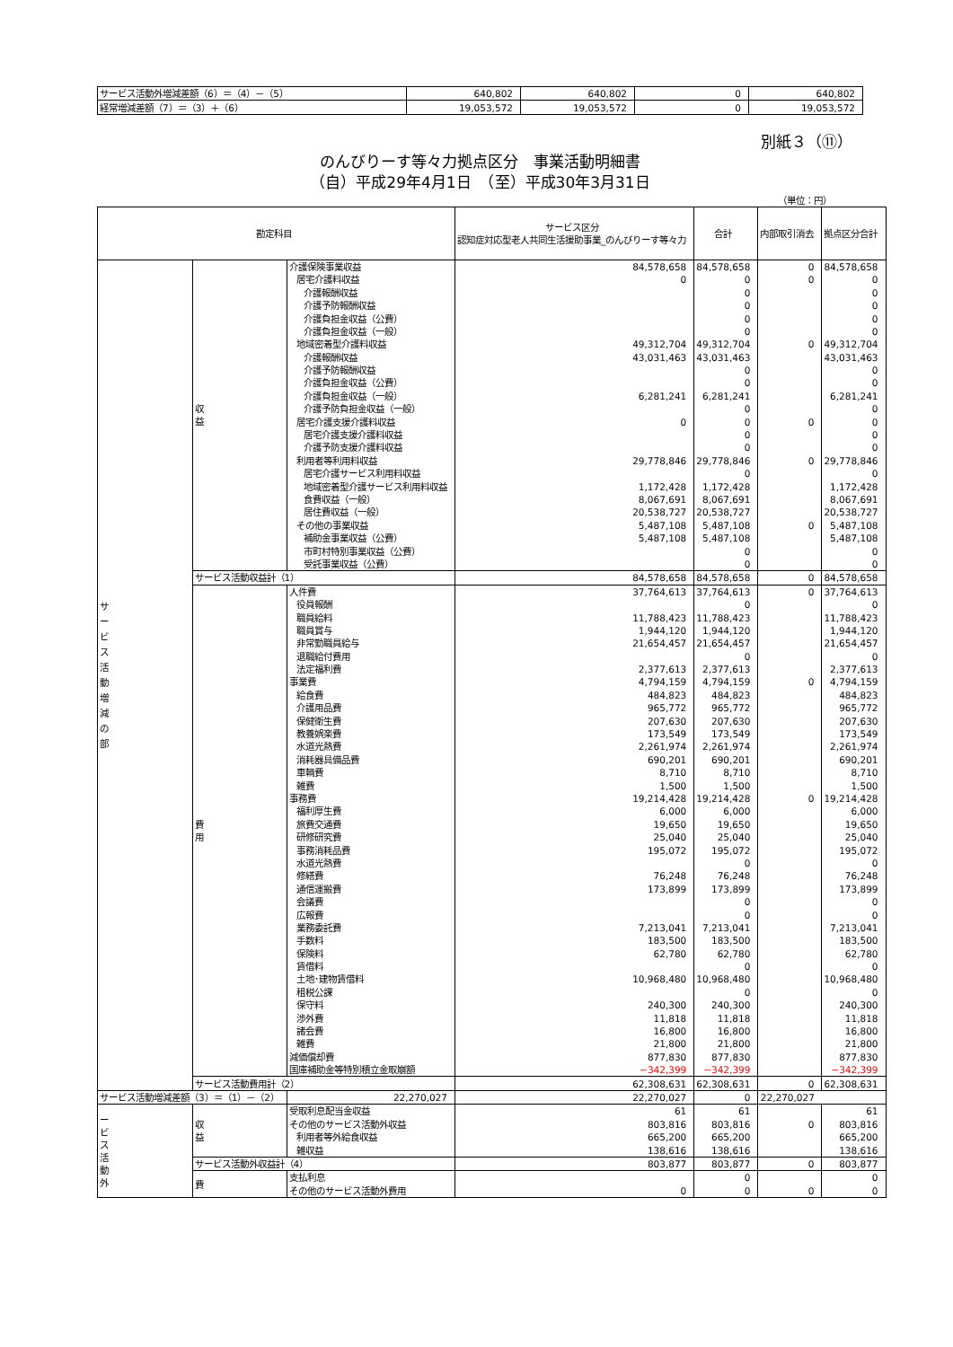| サービス活動外増減差額（6）＝（4）－（5） | 640,802 | 640,802 | 0 | 640,802 |
| 経常増減差額（7）＝（3）＋（6） | 19,053,572 | 19,053,572 | 0 | 19,053,572 |
別紙３（⑪）
のんびりーす等々力拠点区分　事業活動明細書
（自）平成29年4月1日　（至）平成30年3月31日
（単位：円）
| 勘定科目 | | | サービス区分 認知症対応型老人共同生活援助事業_のんびりーす等々力 | 合計 | 内部取引消去 | 拠点区分合計 |
| --- | --- | --- | --- | --- | --- | --- |
| サ ー ビ ス 活 動 増 減 の 部 | 収 益 | 介護保険事業収益 | 84,578,658 | 84,578,658 | 0 | 84,578,658 |
| | | 居宅介護料収益 | 0 | 0 | 0 | 0 |
| | | 介護報酬収益 | | 0 | | 0 |
| | | 介護予防報酬収益 | | 0 | | 0 |
| | | 介護負担金収益（公費） | | 0 | | 0 |
| | | 介護負担金収益（一般） | | 0 | | 0 |
| | | 地域密着型介護料収益 | 49,312,704 | 49,312,704 | 0 | 49,312,704 |
| | | 介護報酬収益 | 43,031,463 | 43,031,463 | | 43,031,463 |
| | | 介護予防報酬収益 | | 0 | | 0 |
| | | 介護負担金収益（公費） | | 0 | | 0 |
| | | 介護負担金収益（一般） | 6,281,241 | 6,281,241 | | 6,281,241 |
| | | 介護予防負担金収益（一般） | | 0 | | 0 |
| | | 居宅介護支援介護料収益 | 0 | 0 | 0 | 0 |
| | | 居宅介護支援介護料収益 | | 0 | | 0 |
| | | 介護予防支援介護料収益 | | 0 | | 0 |
| | | 利用者等利用料収益 | 29,778,846 | 29,778,846 | 0 | 29,778,846 |
| | | 居宅介護サービス利用料収益 | | 0 | | 0 |
| | | 地域密着型介護サービス利用料収益 | 1,172,428 | 1,172,428 | | 1,172,428 |
| | | 食費収益（一般） | 8,067,691 | 8,067,691 | | 8,067,691 |
| | | 居住費収益（一般） | 20,538,727 | 20,538,727 | | 20,538,727 |
| | | その他の事業収益 | 5,487,108 | 5,487,108 | 0 | 5,487,108 |
| | | 補助金事業収益（公費） | 5,487,108 | 5,487,108 | | 5,487,108 |
| | | 市町村特別事業収益（公費） | | 0 | | 0 |
| | | 受託事業収益（公費） | | 0 | | 0 |
| | サービス活動収益計（1） | | 84,578,658 | 84,578,658 | 0 | 84,578,658 |
| | 費 用 | 人件費 | 37,764,613 | 37,764,613 | 0 | 37,764,613 |
| | | 役員報酬 | | 0 | | 0 |
| | | 職員給料 | 11,788,423 | 11,788,423 | | 11,788,423 |
| | | 職員賞与 | 1,944,120 | 1,944,120 | | 1,944,120 |
| | | 非常勤職員給与 | 21,654,457 | 21,654,457 | | 21,654,457 |
| | | 退職給付費用 | | 0 | | 0 |
| | | 法定福利費 | 2,377,613 | 2,377,613 | | 2,377,613 |
| | | 事業費 | 4,794,159 | 4,794,159 | 0 | 4,794,159 |
| | | 給食費 | 484,823 | 484,823 | | 484,823 |
| | | 介護用品費 | 965,772 | 965,772 | | 965,772 |
| | | 保健衛生費 | 207,630 | 207,630 | | 207,630 |
| | | 教養娯楽費 | 173,549 | 173,549 | | 173,549 |
| | | 水道光熱費 | 2,261,974 | 2,261,974 | | 2,261,974 |
| | | 消耗器具備品費 | 690,201 | 690,201 | | 690,201 |
| | | 車輌費 | 8,710 | 8,710 | | 8,710 |
| | | 雑費 | 1,500 | 1,500 | | 1,500 |
| | | 事務費 | 19,214,428 | 19,214,428 | 0 | 19,214,428 |
| | | 福利厚生費 | 6,000 | 6,000 | | 6,000 |
| | | 旅費交通費 | 19,650 | 19,650 | | 19,650 |
| | | 研修研究費 | 25,040 | 25,040 | | 25,040 |
| | | 事務消耗品費 | 195,072 | 195,072 | | 195,072 |
| | | 水道光熱費 | | 0 | | 0 |
| | | 修繕費 | 76,248 | 76,248 | | 76,248 |
| | | 通信運搬費 | 173,899 | 173,899 | | 173,899 |
| | | 会議費 | | 0 | | 0 |
| | | 広報費 | | 0 | | 0 |
| | | 業務委託費 | 7,213,041 | 7,213,041 | | 7,213,041 |
| | | 手数料 | 183,500 | 183,500 | | 183,500 |
| | | 保険料 | 62,780 | 62,780 | | 62,780 |
| | | 賃借料 | | 0 | | 0 |
| | | 土地･建物賃借料 | 10,968,480 | 10,968,480 | | 10,968,480 |
| | | 租税公課 | | 0 | | 0 |
| | | 保守料 | 240,300 | 240,300 | | 240,300 |
| | | 渉外費 | 11,818 | 11,818 | | 11,818 |
| | | 諸会費 | 16,800 | 16,800 | | 16,800 |
| | | 雑費 | 21,800 | 21,800 | | 21,800 |
| | | 減価償却費 | 877,830 | 877,830 | | 877,830 |
| | | 国庫補助金等特別積立金取崩額 | −342,399 | −342,399 | | −342,399 |
| | サービス活動費用計（2） | | 62,308,631 | 62,308,631 | 0 | 62,308,631 |
| サービス活動増減差額（3）＝（1）－（2） | | 22,270,027 | 22,270,027 | 0 | 22,270,027 | |
| ー ビ ス 活 動 外 | 収 益 | 受取利息配当金収益 | 61 | 61 | | 61 |
| | | その他のサービス活動外収益 | 803,816 | 803,816 | 0 | 803,816 |
| | | 利用者等外給食収益 | 665,200 | 665,200 | | 665,200 |
| | | 雑収益 | 138,616 | 138,616 | | 138,616 |
| | サービス活動外収益計（4） | | 803,877 | 803,877 | 0 | 803,877 |
| | 費 | 支払利息 | | 0 | | 0 |
| | | その他のサービス活動外費用 | 0 | 0 | 0 | 0 |